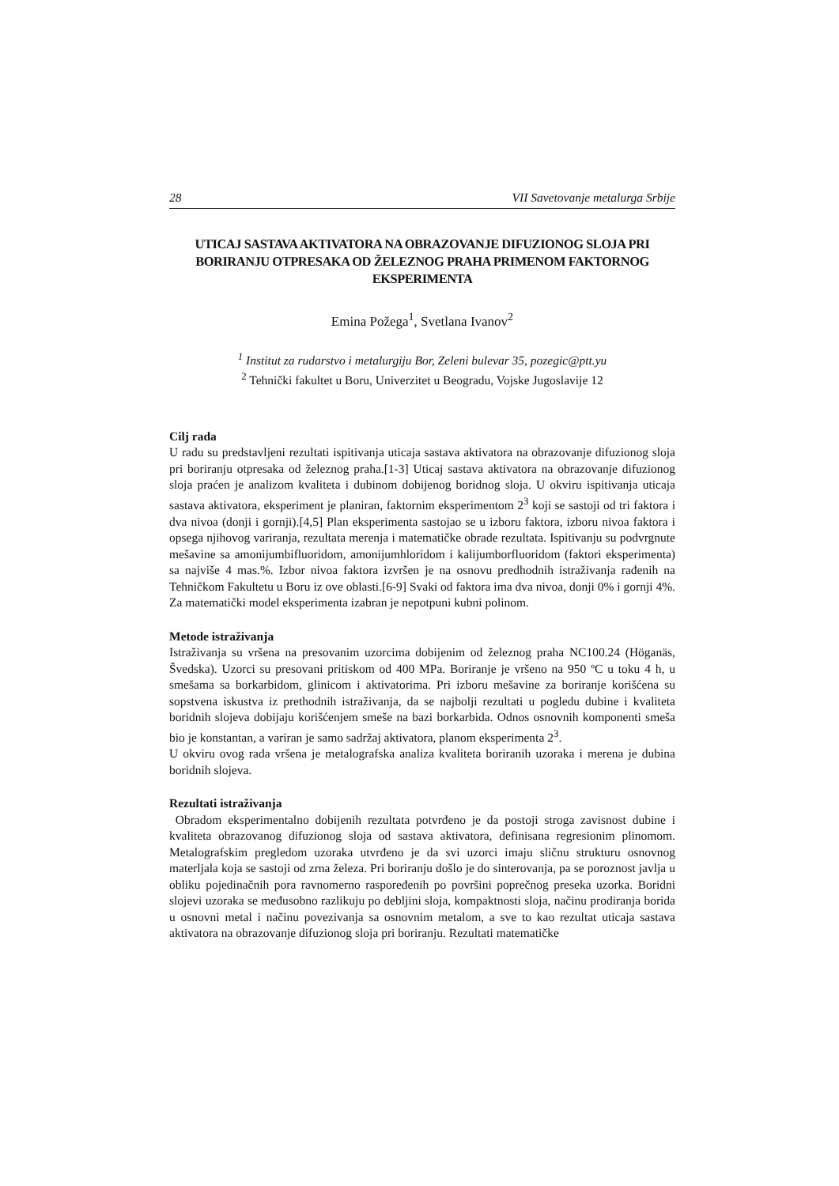28 VII Savetovanje metalurga Srbije
UTICAJ SASTAVA AKTIVATORA NA OBRAZOVANJE DIFUZIONOG SLOJA PRI BORIRANJU OTPRESAKA OD ŽELEZNOG PRAHA PRIMENOM FAKTORNOG EKSPERIMENTA
Emina Požega<sup>1</sup>, Svetlana Ivanov<sup>2</sup>
<sup>1</sup> Institut za rudarstvo i metalurgiju Bor, Zeleni bulevar 35, pozegic@ptt.yu
<sup>2</sup> Tehnički fakultet u Boru, Univerzitet u Beogradu, Vojske Jugoslavije 12
Cilj rada
U radu su predstavljeni rezultati ispitivanja uticaja sastava aktivatora na obrazovanje difuzionog sloja pri boriranju otpresaka od železnog praha.[1-3] Uticaj sastava aktivatora na obrazovanje difuzionog sloja praćen je analizom kvaliteta i dubinom dobijenog boridnog sloja. U okviru ispitivanja uticaja sastava aktivatora, eksperiment je planiran, faktornim eksperimentom 2<sup>3</sup> koji se sastoji od tri faktora i dva nivoa (donji i gornji).[4,5] Plan eksperimenta sastojao se u izboru faktora, izboru nivoa faktora i opsega njihovog variranja, rezultata merenja i matematičke obrade rezultata. Ispitivanju su podvrgnute mešavine sa amonijumbifluoridom, amonijumhloridom i kalijumborfluoridom (faktori eksperimenta) sa najviše 4 mas.%. Izbor nivoa faktora izvršen je na osnovu predhodnih istraživanja rađenih na Tehničkom Fakultetu u Boru iz ove oblasti.[6-9] Svaki od faktora ima dva nivoa, donji 0% i gornji 4%. Za matematički model eksperimenta izabran je nepotpuni kubni polinom.
Metode istraživanja
Istraživanja su vršena na presovanim uzorcima dobijenim od železnog praha NC100.24 (Höganäs, Švedska). Uzorci su presovani pritiskom od 400 MPa. Boriranje je vršeno na 950 ºC u toku 4 h, u smešama sa borkarbidom, glinicom i aktivatorima. Pri izboru mešavine za boriranje korišćena su sopstvena iskustva iz prethodnih istraživanja, da se najbolji rezultati u pogledu dubine i kvaliteta boridnih slojeva dobijaju korišćenjem smeše na bazi borkarbida. Odnos osnovnih komponenti smeša bio je konstantan, a variran je samo sadržaj aktivatora, planom eksperimenta 2<sup>3</sup>.
U okviru ovog rada vršena je metalografska analiza kvaliteta boriranih uzoraka i merena je dubina boridnih slojeva.
Rezultati istraživanja
Obradom eksperimentalno dobijenih rezultata potvrđeno je da postoji stroga zavisnost dubine i kvaliteta obrazovanog difuzionog sloja od sastava aktivatora, definisana regresionim plinomom. Metalografskim pregledom uzoraka utvrđeno je da svi uzorci imaju sličnu strukturu osnovnog materljala koja se sastoji od zrna železa. Pri boriranju došlo je do sinterovanja, pa se poroznost javlja u obliku pojedinačnih pora ravnomerno raspoređenih po površini poprečnog preseka uzorka. Boridni slojevi uzoraka se međusobno razlikuju po debljini sloja, kompaktnosti sloja, načinu prodiranja borida u osnovni metal i načinu povezivanja sa osnovnim metalom, a sve to kao rezultat uticaja sastava aktivatora na obrazovanje difuzionog sloja pri boriranju. Rezultati matematičke